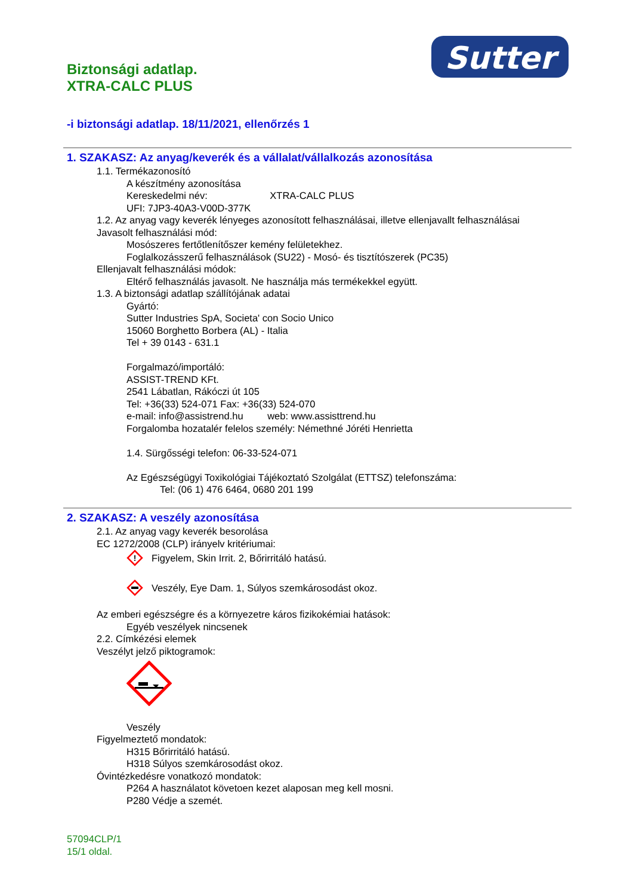Sutter
Biztonsági adatlap.
XTRA-CALC PLUS
-i biztonsági adatlap. 18/11/2021, ellenőrzés 1
1. SZAKASZ: Az anyag/keverék és a vállalat/vállalkozás azonosítása
1.1. Termékazonosító
A készítmény azonosítása
Kereskedelmi név: XTRA-CALC PLUS
UFI: 7JP3-40A3-V00D-377K
1.2. Az anyag vagy keverék lényeges azonosított felhasználásai, illetve ellenjavallt felhasználásai
Javasolt felhasználási mód:
Mosószeres fertőtlenítőszer kemény felületekhez.
Foglalkozásszerű felhasználások (SU22) - Mosó- és tisztítószerek (PC35)
Ellenjavalt felhasználási módok:
Eltérő felhasználás javasolt. Ne használja más termékekkel együtt.
1.3. A biztonsági adatlap szállítójának adatai
Gyártó:
Sutter Industries SpA, Societa' con Socio Unico
15060 Borghetto Borbera (AL) - Italia
Tel + 39 0143 - 631.1
Forgalmazó/importáló:
ASSIST-TREND KFt.
2541 Lábatlan, Rákóczi út 105
Tel: +36(33) 524-071 Fax: +36(33) 524-070
e-mail: info@assistrend.hu web: www.assisttrend.hu
Forgalomba hozatalér felelos személy: Némethné Jóréti Henrietta
1.4. Sürgősségi telefon: 06-33-524-071
Az Egészségügyi Toxikológiai Tájékoztató Szolgálat (ETTSZ) telefonszáma:
Tel: (06 1) 476 6464, 0680 201 199
2. SZAKASZ: A veszély azonosítása
2.1. Az anyag vagy keverék besorolása
EC 1272/2008 (CLP) irányelv kritériumai:
!
Figyelem, Skin Irrit. 2, Bőrirritáló hatású.
Veszély, Eye Dam. 1, Súlyos szemkárosodást okoz.
Az emberi egészségre és a környezetre káros fizikokémiai hatások:
Egyéb veszélyek nincsenek
2.2. Címkézési elemek
Veszélyt jelző piktogramok:
Veszély
Figyelmeztető mondatok:
H315 Bőrirritáló hatású.
H318 Súlyos szemkárosodást okoz.
Óvintézkedésre vonatkozó mondatok:
P264 A használatot követoen kezet alaposan meg kell mosni.
P280 Védje a szemét.
57094CLP/1
15/1 oldal.